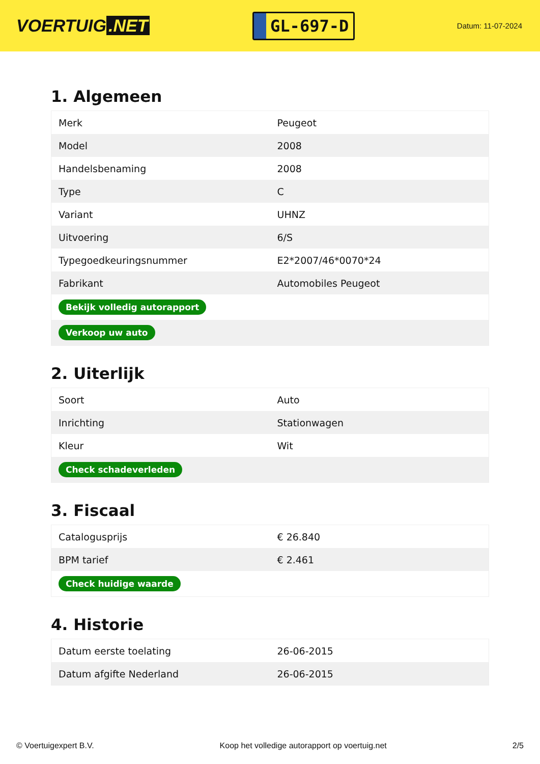VOERTUIG.NET
GL-697-D
Datum: 11-07-2024
1. Algemeen
| Merk | Peugeot |
| Model | 2008 |
| Handelsbenaming | 2008 |
| Type | C |
| Variant | UHNZ |
| Uitvoering | 6/S |
| Typegoedkeuringsnummer | E2*2007/46*0070*24 |
| Fabrikant | Automobiles Peugeot |
| Bekijk volledig autorapport | |
| Verkoop uw auto | |
2. Uiterlijk
| Soort | Auto |
| Inrichting | Stationwagen |
| Kleur | Wit |
| Check schadeverleden | |
3. Fiscaal
| Catalogusprijs | € 26.840 |
| BPM tarief | € 2.461 |
| Check huidige waarde | |
4. Historie
| Datum eerste toelating | 26-06-2015 |
| Datum afgifte Nederland | 26-06-2015 |
© Voertuigexpert B.V. Koop het volledige autorapport op voertuig.net 2/5